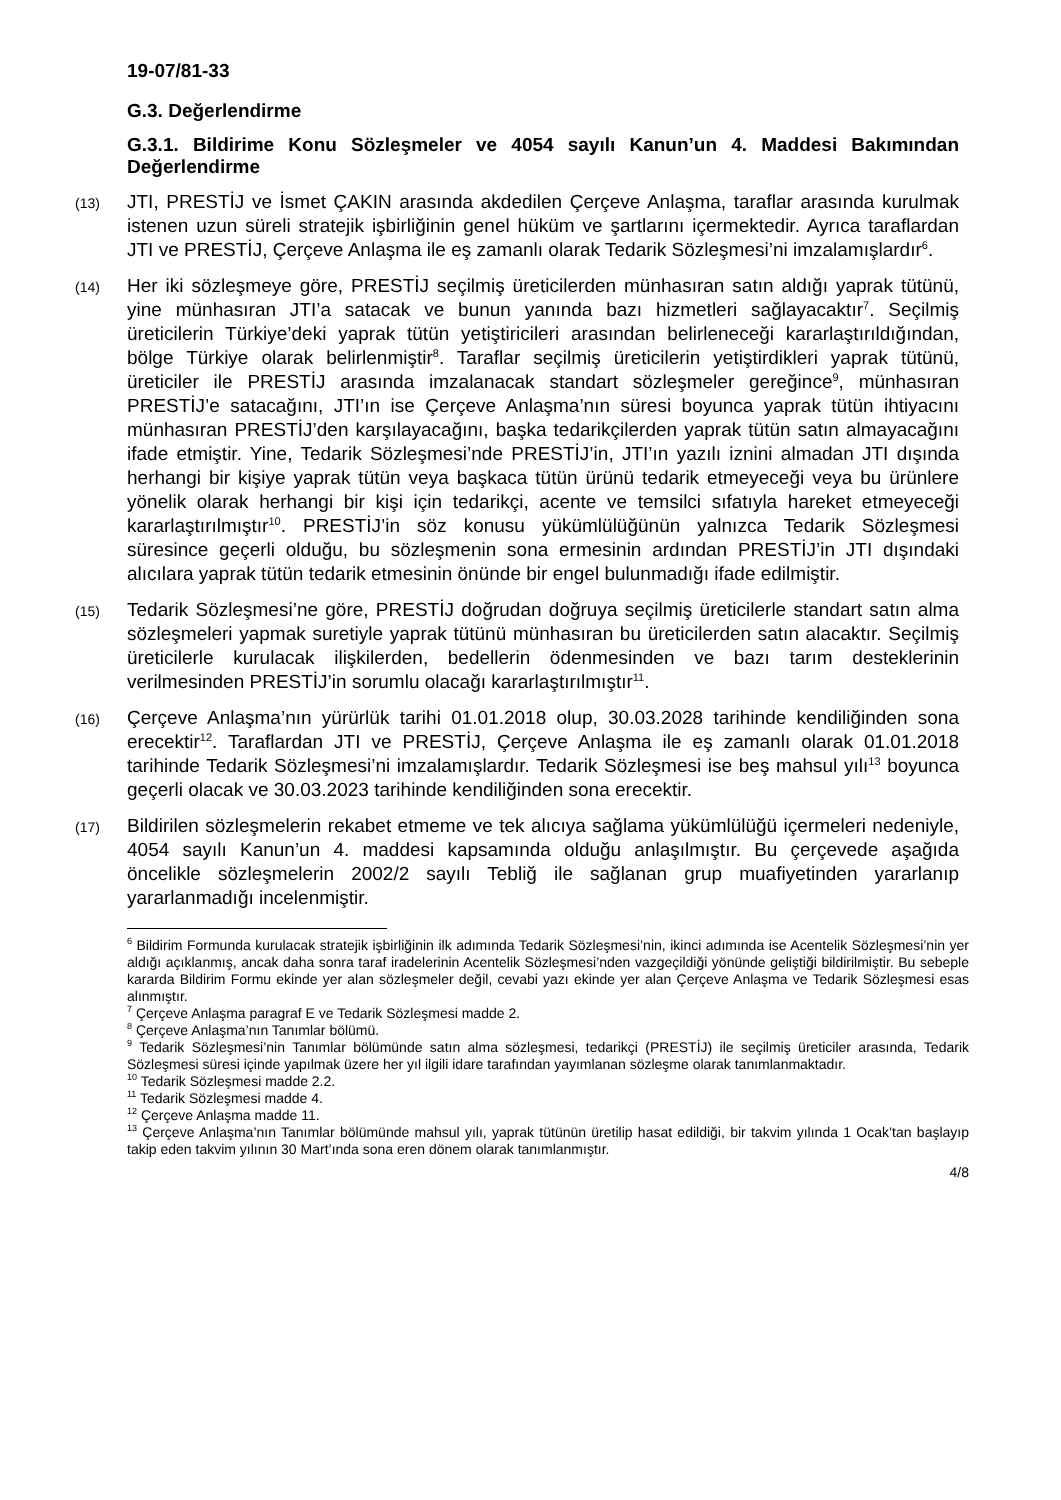19-07/81-33
G.3. Değerlendirme
G.3.1. Bildirime Konu Sözleşmeler ve 4054 sayılı Kanun’un 4. Maddesi Bakımından Değerlendirme
(13)
JTI, PRESTİJ ve İsmet ÇAKIN arasında akdedilen Çerçeve Anlaşma, taraflar arasında kurulmak istenen uzun süreli stratejik işbirliğinin genel hüküm ve şartlarını içermektedir. Ayrıca taraflardan JTI ve PRESTİJ, Çerçeve Anlaşma ile eş zamanlı olarak Tedarik Sözleşmesi’ni imzalamışlardır<sup>6</sup>.
(14)
Her iki sözleşmeye göre, PRESTİJ seçilmiş üreticilerden münhasıran satın aldığı yaprak tütünü, yine münhasıran JTI’a satacak ve bunun yanında bazı hizmetleri sağlayacaktır<sup>7</sup>. Seçilmiş üreticilerin Türkiye’deki yaprak tütün yetiştiricileri arasından belirleneceği kararlaştırıldığından, bölge Türkiye olarak belirlenmiştir<sup>8</sup>. Taraflar seçilmiş üreticilerin yetiştirdikleri yaprak tütünü, üreticiler ile PRESTİJ arasında imzalanacak standart sözleşmeler gereğince<sup>9</sup>, münhasıran PRESTİJ’e satacağını, JTI’ın ise Çerçeve Anlaşma’nın süresi boyunca yaprak tütün ihtiyacını münhasıran PRESTİJ’den karşılayacağını, başka tedarikçilerden yaprak tütün satın almayacağını ifade etmiştir. Yine, Tedarik Sözleşmesi’nde PRESTİJ’in, JTI’ın yazılı iznini almadan JTI dışında herhangi bir kişiye yaprak tütün veya başkaca tütün ürünü tedarik etmeyeceği veya bu ürünlere yönelik olarak herhangi bir kişi için tedarikçi, acente ve temsilci sıfatıyla hareket etmeyeceği kararlaştırılmıştır<sup>10</sup>. PRESTİJ’in söz konusu yükümlülüğünün yalnızca Tedarik Sözleşmesi süresince geçerli olduğu, bu sözleşmenin sona ermesinin ardından PRESTİJ’in JTI dışındaki alıcılara yaprak tütün tedarik etmesinin önünde bir engel bulunmadığı ifade edilmiştir.
(15)
Tedarik Sözleşmesi’ne göre, PRESTİJ doğrudan doğruya seçilmiş üreticilerle standart satın alma sözleşmeleri yapmak suretiyle yaprak tütünü münhasıran bu üreticilerden satın alacaktır. Seçilmiş üreticilerle kurulacak ilişkilerden, bedellerin ödenmesinden ve bazı tarım desteklerinin verilmesinden PRESTİJ’in sorumlu olacağı kararlaştırılmıştır<sup>11</sup>.
(16)
Çerçeve Anlaşma’nın yürürlük tarihi 01.01.2018 olup, 30.03.2028 tarihinde kendiliğinden sona erecektir<sup>12</sup>. Taraflardan JTI ve PRESTİJ, Çerçeve Anlaşma ile eş zamanlı olarak 01.01.2018 tarihinde Tedarik Sözleşmesi’ni imzalamışlardır. Tedarik Sözleşmesi ise beş mahsul yılı<sup>13</sup> boyunca geçerli olacak ve 30.03.2023 tarihinde kendiliğinden sona erecektir.
(17)
Bildirilen sözleşmelerin rekabet etmeme ve tek alıcıya sağlama yükümlülüğü içermeleri nedeniyle, 4054 sayılı Kanun’un 4. maddesi kapsamında olduğu anlaşılmıştır. Bu çerçevede aşağıda öncelikle sözleşmelerin 2002/2 sayılı Tebliğ ile sağlanan grup muafiyetinden yararlanıp yararlanmadığı incelenmiştir.
<sup>6</sup> Bildirim Formunda kurulacak stratejik işbirliğinin ilk adımında Tedarik Sözleşmesi’nin, ikinci adımında ise Acentelik Sözleşmesi’nin yer aldığı açıklanmış, ancak daha sonra taraf iradelerinin Acentelik Sözleşmesi’nden vazgeçildiği yönünde geliştiği bildirilmiştir. Bu sebeple kararda Bildirim Formu ekinde yer alan sözleşmeler değil, cevabi yazı ekinde yer alan Çerçeve Anlaşma ve Tedarik Sözleşmesi esas alınmıştır.
<sup>7</sup> Çerçeve Anlaşma paragraf E ve Tedarik Sözleşmesi madde 2.
<sup>8</sup> Çerçeve Anlaşma’nın Tanımlar bölümü.
<sup>9</sup> Tedarik Sözleşmesi’nin Tanımlar bölümünde satın alma sözleşmesi, tedarikçi (PRESTİJ) ile seçilmiş üreticiler arasında, Tedarik Sözleşmesi süresi içinde yapılmak üzere her yıl ilgili idare tarafından yayımlanan sözleşme olarak tanımlanmaktadır.
<sup>10</sup> Tedarik Sözleşmesi madde 2.2.
<sup>11</sup> Tedarik Sözleşmesi madde 4.
<sup>12</sup> Çerçeve Anlaşma madde 11.
<sup>13</sup> Çerçeve Anlaşma’nın Tanımlar bölümünde mahsul yılı, yaprak tütünün üretilip hasat edildiği, bir takvim yılında 1 Ocak’tan başlayıp takip eden takvim yılının 30 Mart’ında sona eren dönem olarak tanımlanmıştır.
4/8